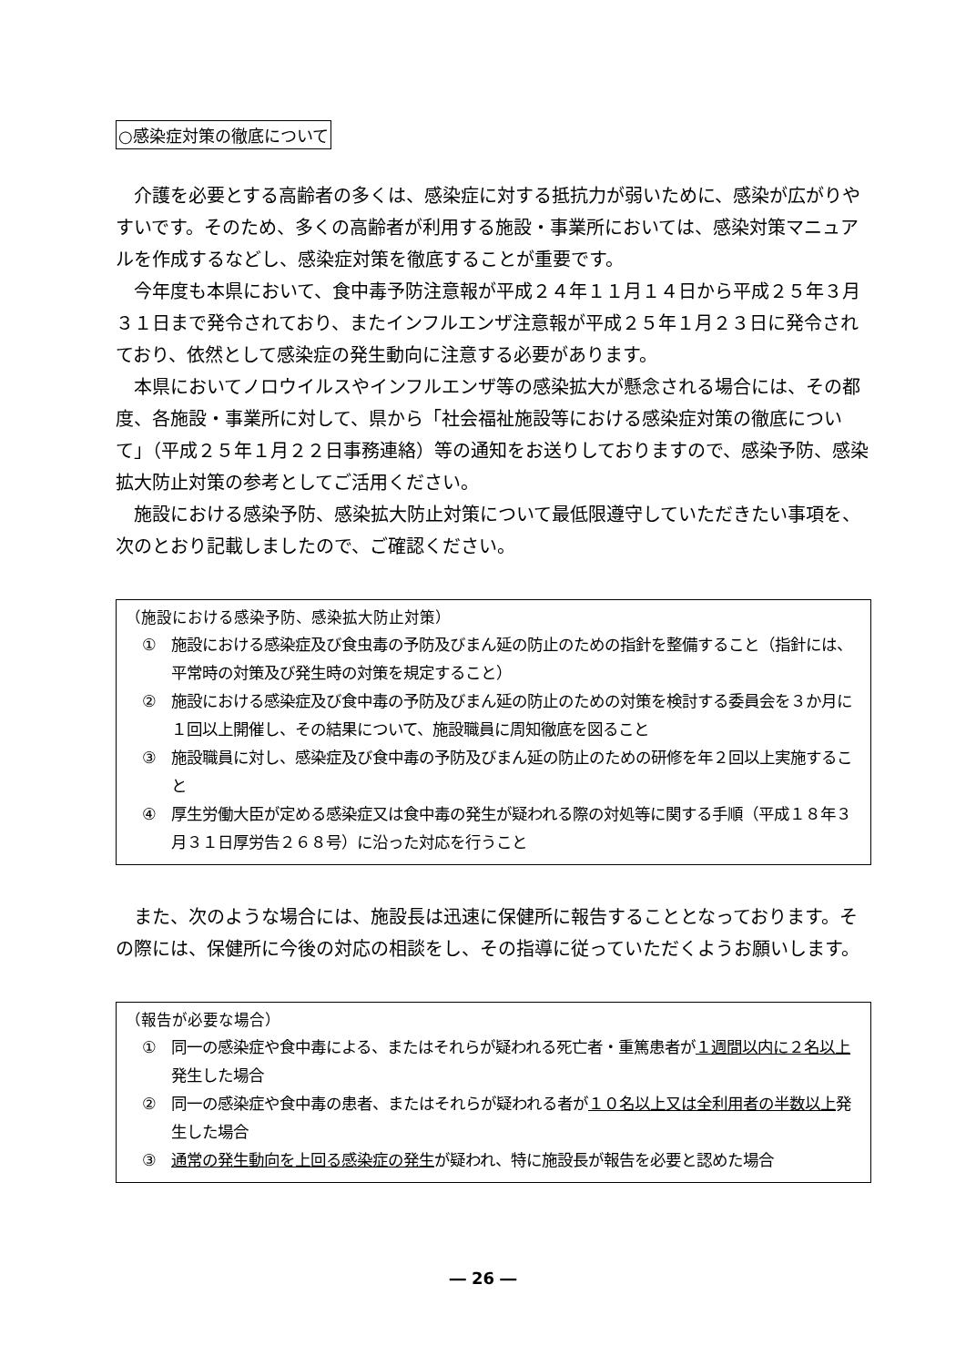○感染症対策の徹底について
　介護を必要とする高齢者の多くは、感染症に対する抵抗力が弱いために、感染が広がりやすいです。そのため、多くの高齢者が利用する施設・事業所においては、感染対策マニュアルを作成するなどし、感染症対策を徹底することが重要です。
　今年度も本県において、食中毒予防注意報が平成２４年１１月１４日から平成２５年３月３１日まで発令されており、またインフルエンザ注意報が平成２５年１月２３日に発令されており、依然として感染症の発生動向に注意する必要があります。
　本県においてノロウイルスやインフルエンザ等の感染拡大が懸念される場合には、その都度、各施設・事業所に対して、県から「社会福祉施設等における感染症対策の徹底について」（平成２５年１月２２日事務連絡）等の通知をお送りしておりますので、感染予防、感染拡大防止対策の参考としてご活用ください。
　施設における感染予防、感染拡大防止対策について最低限遵守していただきたい事項を、次のとおり記載しましたので、ご確認ください。
（施設における感染予防、感染拡大防止対策）
① 施設における感染症及び食虫毒の予防及びまん延の防止のための指針を整備すること（指針には、平常時の対策及び発生時の対策を規定すること）
② 施設における感染症及び食中毒の予防及びまん延の防止のための対策を検討する委員会を３か月に１回以上開催し、その結果について、施設職員に周知徹底を図ること
③ 施設職員に対し、感染症及び食中毒の予防及びまん延の防止のための研修を年２回以上実施すること
④ 厚生労働大臣が定める感染症又は食中毒の発生が疑われる際の対処等に関する手順（平成１８年３月３１日厚労告２６８号）に沿った対応を行うこと
　また、次のような場合には、施設長は迅速に保健所に報告することとなっております。その際には、保健所に今後の対応の相談をし、その指導に従っていただくようお願いします。
（報告が必要な場合）
① 同一の感染症や食中毒による、またはそれらが疑われる死亡者・重篤患者が１週間以内に２名以上発生した場合
② 同一の感染症や食中毒の患者、またはそれらが疑われる者が１０名以上又は全利用者の半数以上発生した場合
③ 通常の発生動向を上回る感染症の発生が疑われ、特に施設長が報告を必要と認めた場合
― 26 ―